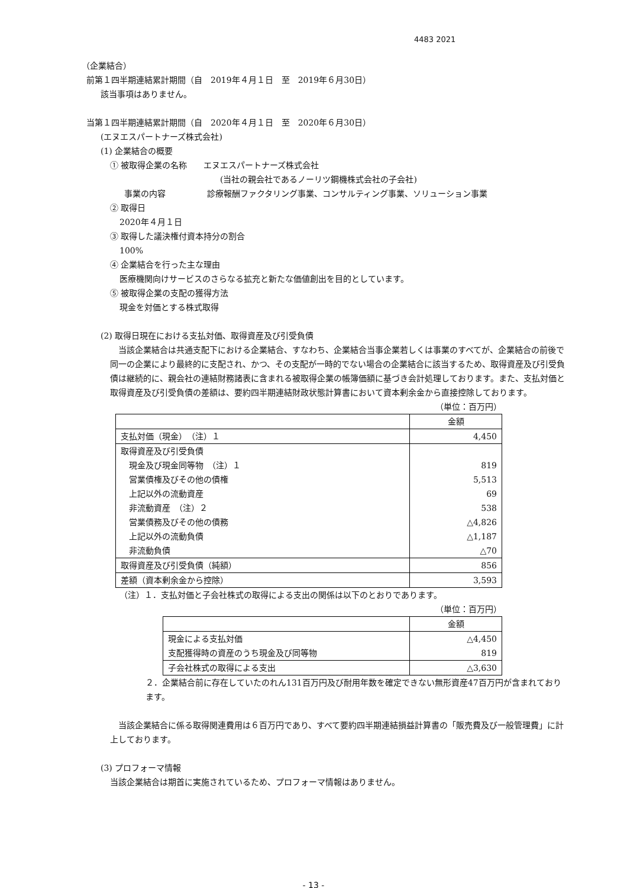4483 2021
（企業結合）
前第１四半期連結累計期間（自　2019年４月１日　至　2019年６月30日）
該当事項はありません。
当第１四半期連結累計期間（自　2020年４月１日　至　2020年６月30日）
(エヌエスパートナーズ株式会社)
(1) 企業結合の概要
① 被取得企業の名称　　エヌエスパートナーズ株式会社
(当社の親会社であるノーリツ鋼機株式会社の子会社)
事業の内容　　　　　診療報酬ファクタリング事業、コンサルティング事業、ソリューション事業
② 取得日
2020年４月１日
③ 取得した議決権付資本持分の割合
100%
④ 企業結合を行った主な理由
医療機関向けサービスのさらなる拡充と新たな価値創出を目的としています。
⑤ 被取得企業の支配の獲得方法
現金を対価とする株式取得
(2) 取得日現在における支払対価、取得資産及び引受負債
当該企業結合は共通支配下における企業結合、すなわち、企業結合当事企業若しくは事業のすべてが、企業結合の前後で同一の企業により最終的に支配され、かつ、その支配が一時的でない場合の企業結合に該当するため、取得資産及び引受負債は継続的に、親会社の連結財務諸表に含まれる被取得企業の帳簿価額に基づき会計処理しております。また、支払対価と取得資産及び引受負債の差額は、要約四半期連結財政状態計算書において資本剰余金から直接控除しております。
（単位：百万円）
| | 金額 |
| --- | --- |
| 支払対価（現金） （注）１ | 4,450 |
| 取得資産及び引受負債 | |
| 現金及び現金同等物 （注）１ | 819 |
| 営業債権及びその他の債権 | 5,513 |
| 上記以外の流動資産 | 69 |
| 非流動資産 （注）２ | 538 |
| 営業債務及びその他の債務 | △4,826 |
| 上記以外の流動負債 | △1,187 |
| 非流動負債 | △70 |
| 取得資産及び引受負債（純額） | 856 |
| 差額（資本剰余金から控除） | 3,593 |
（注）１．支払対価と子会社株式の取得による支出の関係は以下のとおりであります。
（単位：百万円）
| | 金額 |
| --- | --- |
| 現金による支払対価 | △4,450 |
| 支配獲得時の資産のうち現金及び同等物 | 819 |
| 子会社株式の取得による支出 | △3,630 |
２．企業結合前に存在していたのれん131百万円及び耐用年数を確定できない無形資産47百万円が含まれております。
当該企業結合に係る取得関連費用は６百万円であり、すべて要約四半期連結損益計算書の「販売費及び一般管理費」に計上しております。
(3) プロフォーマ情報
当該企業結合は期首に実施されているため、プロフォーマ情報はありません。
- 13 -